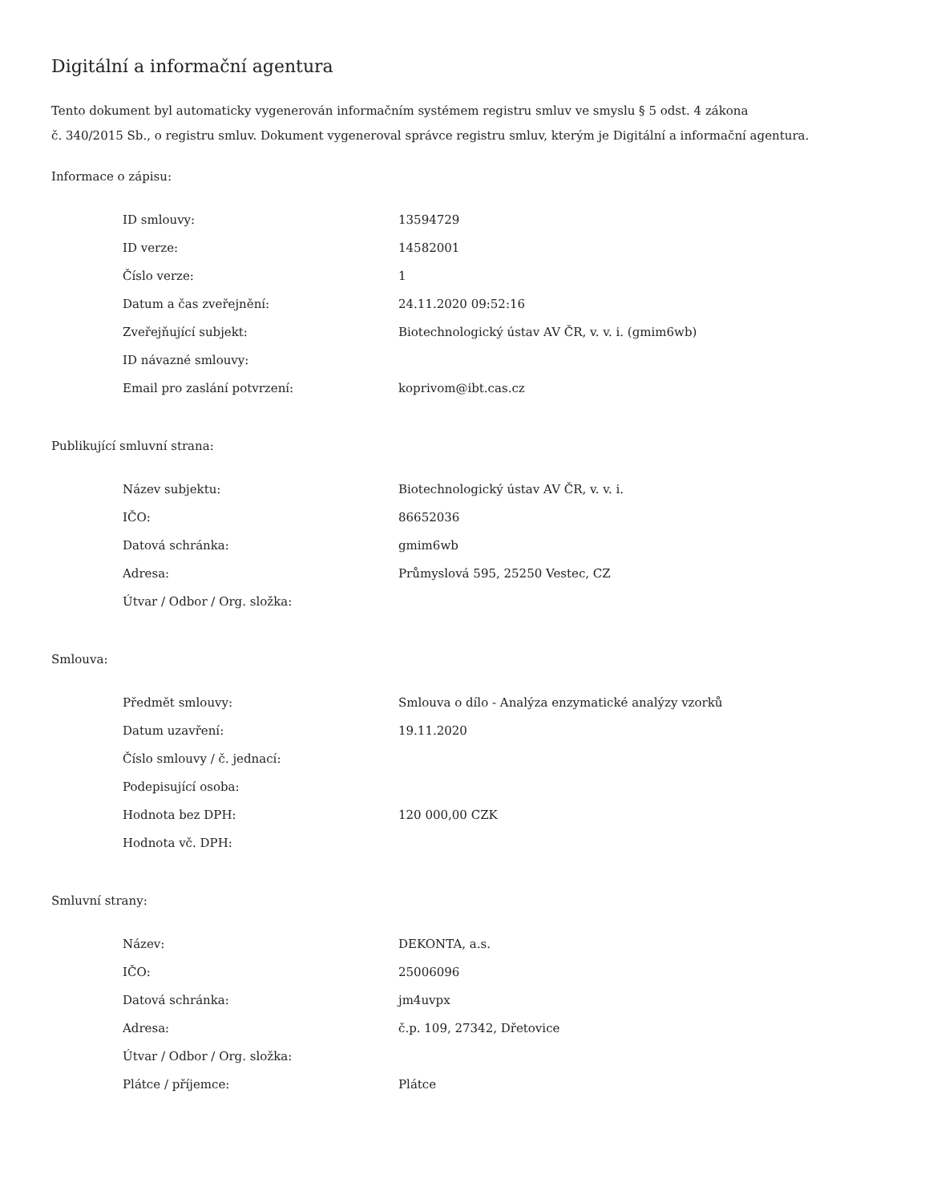Digitální a informační agentura
Tento dokument byl automaticky vygenerován informačním systémem registru smluv ve smyslu § 5 odst. 4 zákona
č. 340/2015 Sb., o registru smluv. Dokument vygeneroval správce registru smluv, kterým je Digitální a informační agentura.
Informace o zápisu:
| ID smlouvy: | 13594729 |
| ID verze: | 14582001 |
| Číslo verze: | 1 |
| Datum a čas zveřejnění: | 24.11.2020 09:52:16 |
| Zveřejňující subjekt: | Biotechnologický ústav AV ČR, v. v. i. (gmim6wb) |
| ID návazné smlouvy: | |
| Email pro zaslání potvrzení: | koprivom@ibt.cas.cz |
Publikující smluvní strana:
| Název subjektu: | Biotechnologický ústav AV ČR, v. v. i. |
| IČO: | 86652036 |
| Datová schránka: | gmim6wb |
| Adresa: | Průmyslová 595, 25250 Vestec, CZ |
| Útvar / Odbor / Org. složka: | |
Smlouva:
| Předmět smlouvy: | Smlouva o dílo - Analýza enzymatické analýzy vzorků |
| Datum uzavření: | 19.11.2020 |
| Číslo smlouvy / č. jednací: | |
| Podepisující osoba: | |
| Hodnota bez DPH: | 120 000,00 CZK |
| Hodnota vč. DPH: | |
Smluvní strany:
| Název: | DEKONTA, a.s. |
| IČO: | 25006096 |
| Datová schránka: | jm4uvpx |
| Adresa: | č.p. 109, 27342, Dřetovice |
| Útvar / Odbor / Org. složka: | |
| Plátce / příjemce: | Plátce |